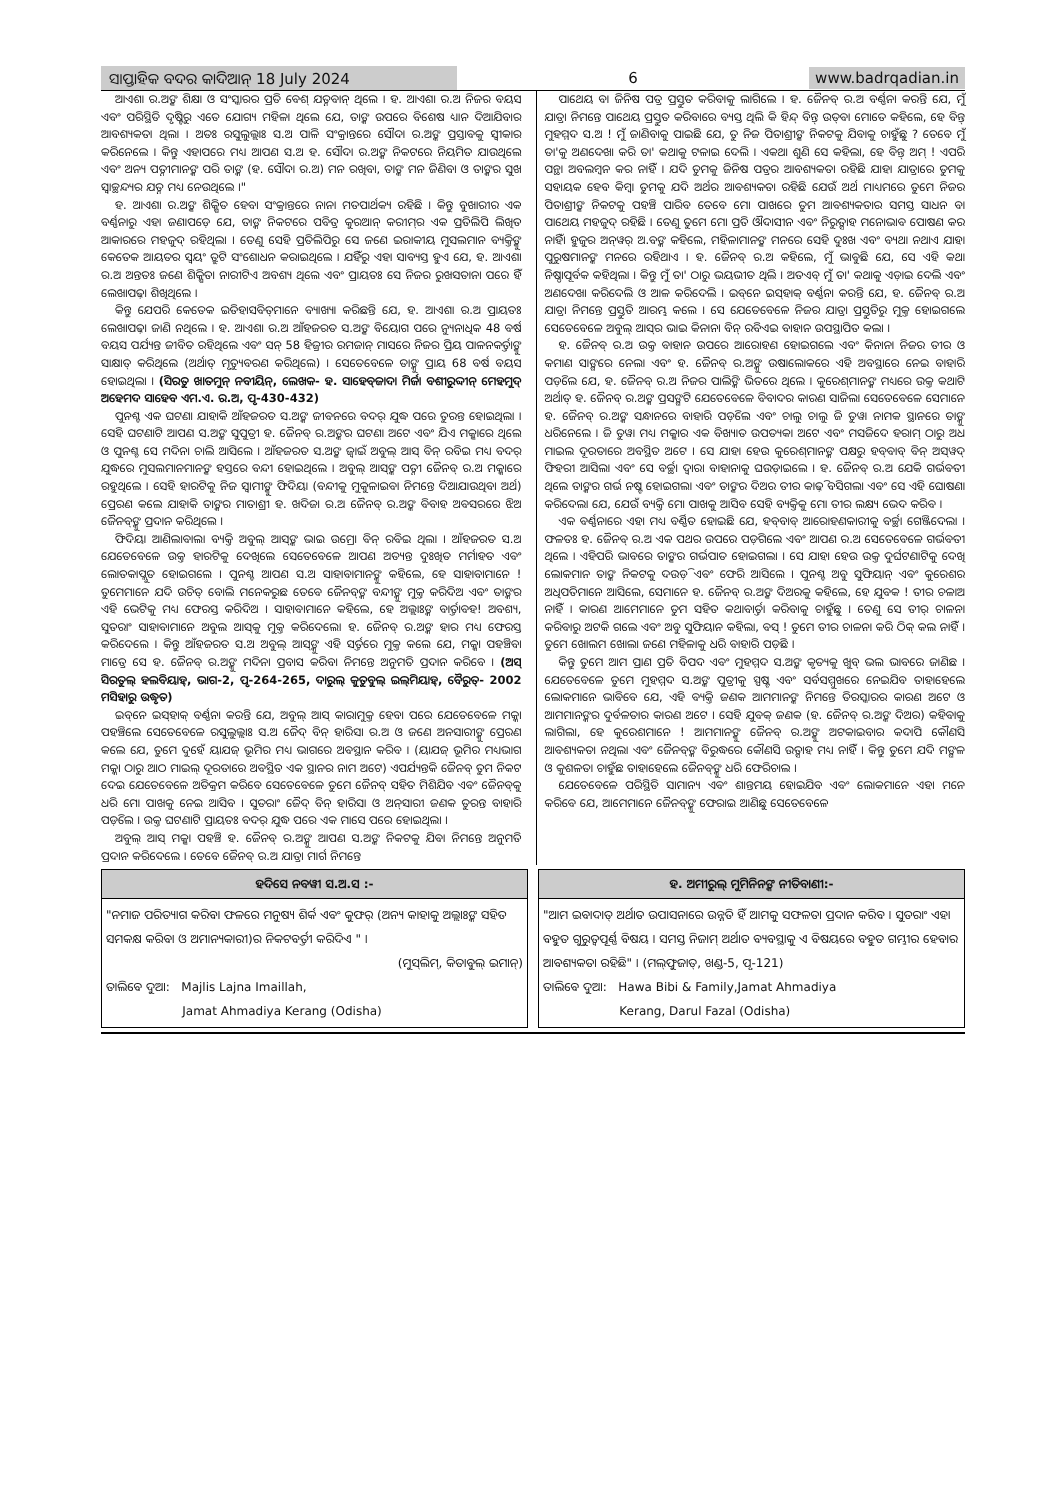ସାପ୍ତାହିକ ବଦର କାଦିଆନ୍ 18 July 2024 6 www.badrqadian.in
ଆଏଶା ର.ଅଙ୍କ ଶିକ୍ଷା ଓ ସଂସ୍କାରର ପ୍ରତି ବେଶ୍ ଯତ୍ନବାନ୍ ଥିଲେ । ହ. ଆଏଶା ର.ଅ ନିଜର ବୟସ ଏବଂ ପରିସ୍ଥିତି ଦୃଷ୍ଟିରୁ ଏତେ ଯୋଗ୍ୟ ମହିଳା ଥିଲେ ଯେ, ତାଙ୍କ ଉପରେ ବିଶେଷ ଧ୍ୟାନ ଦିଆଯିବାର ଆବଶ୍ୟକତା ଥିଲା । ଅତଃ ରସୁଲୁଲ୍ଲାଃ ସ.ଅ ପାଳି ସଂକ୍ରାନ୍ତରେ ସୌଦା ର.ଅଙ୍କ ପ୍ରସ୍ତାବକୁ ସ୍ୱୀକାର କରିନେଲେ । କିନ୍ତୁ ଏହାପରେ ମଧ୍ୟ ଆପଣ ସ.ଅ ହ. ସୌଦା ର.ଅଙ୍କ ନିକଟରେ ନିୟମିତ ଯାଉଥିଲେ ଏବଂ ଅନ୍ୟ ପତ୍ନୀମାନଙ୍କ ପରି ତାଙ୍କ (ହ. ସୌଦା ର.ଅ) ମନ ରଖିବା, ତାଙ୍କ ମନ ଜିଣିବା ଓ ତାଙ୍କର ସୁଖ ସ୍ୱାଚ୍ଛନ୍ଦ୍ୟର ଯତ୍ନ ମଧ୍ୟ ନେଉଥିଲେ ।"
ହ. ଆଏଶା ର.ଅଙ୍କ ଶିକ୍ଷିତ ହେବା ସଂକ୍ରାନ୍ତରେ ନାନା ମତପାର୍ଥକ୍ୟ ରହିଛି । କିନ୍ତୁ ବୁଖାରୀର ଏକ ବର୍ଣ୍ଣନାରୁ ଏହା ଜଣାପଡ଼େ ଯେ, ତାଙ୍କ ନିକଟରେ ପବିତ୍ର କୁରଆନ୍ କରୀମ୍‌ର ଏକ ପ୍ରତିଲିପି ଲିଖିତ ଆକାରରେ ମହଜୁଦ୍ ରହିଥିଲା । ତେଣୁ ସେହି ପ୍ରତିଲିପିରୁ ସେ ଜଣେ ଇରାକୀୟ ମୁସଲମାନ ବ୍ୟକ୍ତିଙ୍କୁ କେତେକ ଆୟତର ସ୍ୱୟଂ ତ୍ରୁଟି ସଂଶୋଧନ କରାଇଥିଲେ । ଯହିଁରୁ ଏହା ସାବ୍ୟସ୍ତ ହୁଏ ଯେ, ହ. ଆଏଶା ର.ଅ ଅନ୍ତତଃ ଜଣେ ଶିକ୍ଷିତା ନାରୀଟିଏ ଅବଶ୍ୟ ଥିଲେ ଏବଂ ପ୍ରାୟତଃ ସେ ନିଜର ରୁଖସତାନା ପରେ ହିଁ ଲେଖାପଢ଼ା ଶିଖିଥିଲେ ।
କିନ୍ତୁ ଯେପରି କେତେକ ଇତିହାସବିତ୍‌ମାନେ ବ୍ୟାଖ୍ୟା କରିଛନ୍ତି ଯେ, ହ. ଆଏଶା ର.ଅ ପ୍ରାୟତଃ ଲେଖାପଢ଼ା ଜାଣି ନଥିଲେ । ହ. ଆଏଶା ର.ଅ ଆଁହଜରତ ସ.ଅଙ୍କ ବିୟୋଗ ପରେ ନ୍ୟୁନାଧିକ 48 ବର୍ଷ ବୟସ ପର୍ଯ୍ୟନ୍ତ ଜୀବିତ ରହିଥିଲେ ଏବଂ ସନ୍ 58 ହିଜ୍ରୀର ରମଜାନ୍ ମାସରେ ନିଜର ପ୍ରିୟ ପାଳନକର୍ତ୍ତାଙ୍କୁ ସାକ୍ଷାତ୍ କରିଥିଲେ (ଅର୍ଥାତ୍ ମୃତ୍ୟୁବରଣ କରିଥିଲେ) । ସେତେବେଳେ ତାଙ୍କୁ ପ୍ରାୟ 68 ବର୍ଷ ବୟସ ହୋଇଥିଲା । (ସିରତୁ ଖାତମୁନ୍ ନବୀୟିନ୍, ଲେଖକ- ହ. ସାହେବ୍‌ଜାଦା ମିର୍ଜା ବଶୀରୁଦ୍ଦୀନ୍ ମେହମୁଦ୍ ଅହେମଦ ସାହେବ ଏମ.ଏ. ର.ଅ, ପୃ-430-432)
ପୁନଶ୍ଚ ଏକ ଘଟଣା ଯାହାକି ଆଁହଜରତ ସ.ଅଙ୍କ ଜୀବନରେ ବଦର୍ ଯୁଦ୍ଧ ପରେ ତୁରନ୍ତ ହୋଇଥିଲା । ସେହି ଘଟଣାଟି ଆପଣ ସ.ଅଙ୍କ ସୁପୁତ୍ରୀ ହ. ଜୈନବ୍ ର.ଅଙ୍କର ଘଟଣା ଅଟେ ଏବଂ ଯିଏ ମକ୍କାରେ ଥିଲେ ଓ ପୁନଶ୍ଚ ସେ ମଦିନା ଚାଲି ଆସିଲେ । ଆଁହଜରତ ସ.ଅଙ୍କ ଜ୍ୱାଇଁ ଅବୁଲ୍ ଆସ୍ ବିନ୍ ରବିଇ ମଧ୍ୟ ବଦର୍ ଯୁଦ୍ଧରେ ମୁସଲମାନମାନଙ୍କ ହସ୍ତରେ ବନ୍ଦୀ ହୋଇଥିଲେ । ଅବୁଲ୍ ଆସ୍‌ଙ୍କ ପତ୍ନୀ ଜୈନବ୍ ର.ଅ ମକ୍କାରେ ରହୁଥିଲେ । ସେହି ହାରଟିକୁ ନିଜ ସ୍ୱାମୀଙ୍କୁ ଫିଦିୟା (ବନ୍ଦୀକୁ ମୁକୁଳାଇବା ନିମନ୍ତେ ଦିଆଯାଉଥିବା ଅର୍ଥ) ପ୍ରେରଣ କଲେ ଯାହାକି ତାଙ୍କର ମାତାଶ୍ରୀ ହ. ଖଦିଜା ର.ଅ ଜୈନବ୍ ର.ଅଙ୍କ ବିବାହ ଅବସରରେ ଝିଅ ଜୈନବ୍‌ଙ୍କୁ ପ୍ରଦାନ କରିଥିଲେ ।
ଫିଦିୟା ଆଣିଲାବାଲା ବ୍ୟକ୍ତି ଅବୁଲ୍ ଆସ୍‌ଙ୍କ ଭାଇ ଉମ୍ରୋ ବିନ୍ ରବିଇ ଥିଲା । ଆଁହଜରତ ସ.ଅ ଯେତେବେଳେ ଉକ୍ତ ହାରଟିକୁ ଦେଖିଲେ ସେତେବେଳେ ଆପଣ ଅତ୍ୟନ୍ତ ଦୁଃଖିତ ମର୍ମାହତ ଏବଂ ଲୋତକାପ୍ଲୁତ ହୋଇଗଲେ । ପୁନଶ୍ଚ ଆପଣ ସ.ଅ ସାହାବାମାନଙ୍କୁ କହିଲେ, ହେ ସାହାବାମାନେ ! ତୁମେମାନେ ଯଦି ଉଚିତ୍ ବୋଲି ମନେକରୁଛ ତେବେ ଜୈନବ୍‌ଙ୍କ ବନ୍ଦୀଙ୍କୁ ମୁକ୍ତ କରିଦିଅ ଏବଂ ତାଙ୍କର ଏହି ଭେଟିକୁ ମଧ୍ୟ ଫେରସ୍ତ କରିଦିଅ । ସାହାବାମାନେ କହିଲେ, ହେ ଅଲ୍ଲାଃଙ୍କ ବାର୍ତ୍ତାବହ! ଅବଶ୍ୟ, ସୁତରାଂ ସାହାବାମାନେ ଅବୁଲ ଆସ୍‌କୁ ମୁକ୍ତ କରିଦେଲେ। ହ. ଜୈନବ୍ ର.ଅଙ୍କ ହାର ମଧ୍ୟ ଫେରସ୍ତ କରିଦେଲେ । କିନ୍ତୁ ଆଁହଜରତ ସ.ଅ ଅବୁଲ୍ ଆସ୍‌ଙ୍କୁ ଏହି ସର୍ତ୍ତରେ ମୁକ୍ତ କଲେ ଯେ, ମକ୍କା ପହଞ୍ଚିବା ମାତ୍ରେ ସେ ହ. ଜୈନବ୍ ର.ଅଙ୍କୁ ମଦିନା ପ୍ରବାସ କରିବା ନିମନ୍ତେ ଅନୁମତି ପ୍ରଦାନ କରିବେ । (ଅସ୍ ସିରତୁଲ୍ ହଲବିୟାହ୍, ଭାଗ-2, ପୃ-264-265, ଦାରୁଲ୍ କୁତୁବୁଲ୍ ଇଲ୍‌ମିୟାହ୍, ବୈରୁତ୍- 2002 ମସିହାରୁ ଉଦ୍ଧୃତ)
ଇବ୍‌ନେ ଇସ୍‌ହାକ୍ ବର୍ଣ୍ଣନା କରନ୍ତି ଯେ, ଅବୁଲ୍ ଆସ୍ କାରାମୁକ୍ତ ହେବା ପରେ ଯେତେବେଳେ ମକ୍କା ପହଞ୍ଚିଲେ ସେତେବେଳେ ରସୁଲୁଲ୍ଲାଃ ସ.ଅ ଜୈଦ୍ ବିନ୍ ହାରିସା ର.ଅ ଓ ଜଣେ ଅନସାରୀଙ୍କୁ ପ୍ରେରଣ କଲେ ଯେ, ତୁମେ ଦୁହେଁ ୟାଯଜ୍ ଭୂମିର ମଧ୍ୟ ଭାଗରେ ଅବସ୍ଥାନ କରିବ । (ୟାଯଜ୍ ଭୂମିର ମଧ୍ୟଭାଗ ମକ୍କା ଠାରୁ ଆଠ ମାଇଲ୍ ଦୂରତାରେ ଅବସ୍ଥିତ ଏକ ସ୍ଥାନର ନାମ ଅଟେ) ଏପର୍ଯ୍ୟନ୍ତକି ଜୈନବ୍ ତୁମ ନିକଟ ଦେଇ ଯେତେବେଳେ ଅତିକ୍ରମ କରିବେ ସେତେବେଳେ ତୁମେ ଜୈନବ୍ ସହିତ ମିଶିଯିବ ଏବଂ ଜୈନବ୍‌କୁ ଧରି ମୋ ପାଖକୁ ନେଇ ଆସିବ । ସୁତରାଂ ଜୈଦ୍ ବିନ୍ ହାରିସା ଓ ଅନ୍‌ସାରୀ ଜଣକ ତୁରନ୍ତ ବାହାରି ପଡ଼ିଲେ । ଉକ୍ତ ଘଟଣାଟି ପ୍ରାୟତଃ ବଦର୍ ଯୁଦ୍ଧ ପରେ ଏକ ମାସେ ପରେ ହୋଇଥିଲା ।
ଅବୁଲ୍ ଆସ୍ ମକ୍କା ପହଞ୍ଚି ହ. ଜୈନବ୍ ର.ଅଙ୍କୁ ଆପଣ ସ.ଅଙ୍କ ନିକଟକୁ ଯିବା ନିମନ୍ତେ ଅନୁମତି ପ୍ରଦାନ କରିଦେଲେ । ତେବେ ଜୈନବ୍ ର.ଅ ଯାତ୍ରା ମାର୍ଗ ନିମନ୍ତେ
ପାଥେୟ ବା ଜିନିଷ ପତ୍ର ପ୍ରସ୍ତୁତ କରିବାକୁ ଲାଗିଲେ । ହ. ଜୈନବ୍ ର.ଅ ବର୍ଣ୍ଣନା କରନ୍ତି ଯେ, ମୁଁ ଯାତ୍ରା ନିମନ୍ତେ ପାଥେୟ ପ୍ରସ୍ତୁତ କରିବାରେ ବ୍ୟସ୍ତ ଥିଲି କି ହିନ୍ଦ୍ ବିନ୍ତ୍ ଉତ୍‌ବା ମୋତେ କହିଲେ, ହେ ବିନ୍ତ୍ ମୁହମ୍ମଦ ସ.ଅ ! ମୁଁ ଜାଣିବାକୁ ପାଇଛି ଯେ, ତୁ ନିଜ ପିତାଶ୍ରୀଙ୍କ ନିକଟକୁ ଯିବାକୁ ଚାହୁଁଛୁ ? ତେବେ ମୁଁ ତା'କୁ ଅଣଦେଖା କରି ତା' କଥାକୁ ଟଳାଇ ଦେଲି । ଏକଥା ଶୁଣି ସେ କହିଲା, ହେ ବିନ୍ତ୍ ଅମ୍ ! ଏପରି ପନ୍ଥା ଅବଲମ୍ବନ କର ନାହିଁ । ଯଦି ତୁମକୁ ଜିନିଷ ପତ୍ରର ଆବଶ୍ୟକତା ରହିଛି ଯାହା ଯାତ୍ରାରେ ତୁମକୁ ସହାୟକ ହେବ କିମ୍ବା ତୁମକୁ ଯଦି ଅର୍ଥର ଆବଶ୍ୟକତା ରହିଛି ଯେଉଁ ଅର୍ଥ ମାଧ୍ୟମରେ ତୁମେ ନିଜର ପିତାଶ୍ରୀଙ୍କ ନିକଟକୁ ପହଞ୍ଚି ପାରିବ ତେବେ ମୋ ପାଖରେ ତୁମ ଆବଶ୍ୟକତାର ସମସ୍ତ ସାଧନ ବା ପାଥେୟ ମହଜୁଦ୍ ରହିଛି । ତେଣୁ ତୁମେ ମୋ ପ୍ରତି ଔଦାସୀନ ଏବଂ ନିରୁତ୍ସାହ ମନୋଭାବ ପୋଷଣ କର ନାହିଁ। ହୁଜୁର ଅନ୍‌ୱର୍ ଅ.ବଙ୍କ କହିଲେ, ମହିଳାମାନଙ୍କ ମନରେ ସେହି ଦୁଃଖ ଏବଂ ବ୍ୟଥା ନଥାଏ ଯାହା ପୁରୁଷମାନଙ୍କ ମନରେ ରହିଥାଏ । ହ. ଜୈନବ୍ ର.ଅ କହିଲେ, ମୁଁ ଭାବୁଛି ଯେ, ସେ ଏହି କଥା ନିଷ୍ଠାପୂର୍ବକ କହିଥିଲା । କିନ୍ତୁ ମୁଁ ତା' ଠାରୁ ଭୟଭୀତ ଥିଲି । ଅତଏବ୍ ମୁଁ ତା' କଥାକୁ ଏଡ଼ାଇ ଦେଲି ଏବଂ ଅଣଦେଖା କରିଦେଲି ଓ ଆଳ କରିଦେଲି । ଇବ୍‌ନେ ଇସ୍‌ହାକ୍ ବର୍ଣ୍ଣନା କରନ୍ତି ଯେ, ହ. ଜୈନବ୍ ର.ଅ ଯାତ୍ରା ନିମନ୍ତେ ପ୍ରସ୍ତୁତି ଆରମ୍ଭ କଲେ । ସେ ଯେତେବେଳେ ନିଜର ଯାତ୍ରା ପ୍ରସ୍ତୁତିରୁ ମୁକ୍ତ ହୋଇଗଲେ ସେତେବେଳେ ଅବୁଲ୍ ଆସ୍‌ର ଭାଇ କିନାନା ବିନ୍ ରବିଏଇ ବାହାନ ଉପସ୍ଥାପିତ କଲା ।
ହ. ଜୈନବ୍ ର.ଅ ଉକ୍ତ ବାହାନ ଉପରେ ଆରୋହଣ ହୋଇଗଲେ ଏବଂ କିନାନା ନିଜର ତୀର ଓ କମାଣ ସାଙ୍ଗରେ ନେଲା ଏବଂ ହ. ଜୈନବ୍ ର.ଅଙ୍କୁ ଉଷାଲୋକରେ ଏହି ଅବସ୍ଥାରେ ନେଇ ବାହାରି ପଡ଼ିଲେ ଯେ, ହ. ଜୈନବ୍ ର.ଅ ନିଜର ପାଲିଙ୍କି ଭିତରେ ଥିଲେ । କୁରେଶ୍‌ମାନଙ୍କ ମଧ୍ୟରେ ଉକ୍ତ କଥାଟି ଅର୍ଥାତ୍ ହ. ଜୈନବ୍ ର.ଅଙ୍କ ପ୍ରସଙ୍ଗଟି ଯେତେବେଳେ ବିବାଦର କାରଣ ସାଜିଲା ସେତେବେଳେ ସେମାନେ ହ. ଜୈନବ୍ ର.ଅଙ୍କ ସନ୍ଧାନରେ ବାହାରି ପଡ଼ିଲେ ଏବଂ ଚାଲୁ ଚାଲୁ ଜି ତୁୱା ନାମକ ସ୍ଥାନରେ ତାଙ୍କୁ ଧରିନେଲେ । ଜି ତୁୱା ମଧ୍ୟ ମକ୍କାର ଏକ ବିଖ୍ୟାତ ଉପତ୍ୟକା ଅଟେ ଏବଂ ମସଜିଦେ ହରାମ୍ ଠାରୁ ଅଧ ମାଇଲ ଦୂରତାରେ ଅବସ୍ଥିତ ଅଟେ । ସେ ଯାହା ହେଉ କୁରେଶ୍‌ମାନଙ୍କ ପକ୍ଷରୁ ହବ୍‌ବାବ୍ ବିନ୍ ଅସ୍‌ୱଦ୍ ଫିହରୀ ଆସିଲା ଏବଂ ସେ ବର୍ଚ୍ଛା ଦ୍ୱାରା ବାହାନାକୁ ଘଉଡ଼ାଇଲେ । ହ. ଜୈନବ୍ ର.ଅ ଯେକି ଗର୍ଭବତୀ ଥିଲେ ତାଙ୍କର ଗର୍ଭ ନଷ୍ଟ ହୋଇଗଲା ଏବଂ ତାଙ୍କର ଦିଅର ତୀର କାଢ଼ି ବସିଗଲା ଏବଂ ସେ ଏହି ଘୋଷଣା କରିଦେଲା ଯେ, ଯେଉଁ ବ୍ୟକ୍ତି ମୋ ପାଖକୁ ଆସିବ ସେହି ବ୍ୟକ୍ତିକୁ ମୋ ତୀର ଲକ୍ଷ୍ୟ ଭେଦ କରିବ ।
ଏକ ବର୍ଣ୍ଣନାରେ ଏହା ମଧ୍ୟ ବର୍ଣ୍ଣିତ ହୋଇଛି ଯେ, ହବ୍‌ବାବ୍ ଆରୋହଣକାରୀକୁ ବର୍ଚ୍ଛା ଗେଞ୍ଜିଦେଲା । ଫଳତଃ ହ. ଜୈନବ୍ ର.ଅ ଏକ ପଥର ଉପରେ ପଡ଼ିଗଲେ ଏବଂ ଆପଣ ର.ଅ ସେତେବେଳେ ଗର୍ଭବତୀ ଥିଲେ । ଏହିପରି ଭାବରେ ତାଙ୍କର ଗର୍ଭପାତ ହୋଇଗଲା । ସେ ଯାହା ହେଉ ଉକ୍ତ ଦୁର୍ଘଟଣାଟିକୁ ଦେଖି ଲୋକମାନ ତାଙ୍କ ନିକଟକୁ ଦଉଡ଼ି ଏବଂ ଫେରି ଆସିଲେ । ପୁନଶ୍ଚ ଅବୁ ସୁଫିୟାନ୍ ଏବଂ କୁରେଶର ଅଧିପତିମାନେ ଆସିଲେ, ସେମାନେ ହ. ଜୈନବ୍ ର.ଅଙ୍କ ଦିଅରକୁ କହିଲେ, ହେ ଯୁବକ ! ତୀର ଚଳାଅ ନାହିଁ । କାରଣ ଆମେମାନେ ତୁମ ସହିତ କଥାବାର୍ତ୍ତା କରିବାକୁ ଚାହୁଁଛୁ । ତେଣୁ ସେ ତୀର୍ ଚାଳନା କରିବାରୁ ଅଟକି ଗଲେ ଏବଂ ଅବୁ ସୁଫିୟାନ କହିଲା, ବସ୍ ! ତୁମେ ତୀର ଚାଳନା କରି ଠିକ୍ କଲ ନାହିଁ । ତୁମେ ଖୋଲମ ଖୋଲା ଜଣେ ମହିଳାକୁ ଧରି ବାହାରି ପଡ଼ିଛ ।
କିନ୍ତୁ ତୁମେ ଆମ ପ୍ରାଣ ପ୍ରତି ବିପଦ ଏବଂ ମୁହମ୍ମଦ ସ.ଅଙ୍କ କୃତ୍ୟକୁ ଖୁବ୍ ଭଲ ଭାବରେ ଜାଣିଛ । ଯେତେବେଳେ ତୁମେ ମୁହମ୍ମଦ ସ.ଅଙ୍କ ପୁତ୍ରୀକୁ ସ୍ପଷ୍ଟ ଏବଂ ସର୍ବସମ୍ମୁଖରେ ନେଇଯିବ ତାହାହେଲେ ଲୋକମାନେ ଭାବିବେ ଯେ, ଏହି ବ୍ୟକ୍ତି ଜଣକ ଆମମାନଙ୍କ ନିମନ୍ତେ ତିରସ୍କାରର କାରଣ ଅଟେ ଓ ଆମମାନଙ୍କର ଦୁର୍ବଳତାର କାରଣ ଅଟେ । ସେହି ଯୁବକ୍ ଜଣକ (ହ. ଜୈନବ୍ ର.ଅଙ୍କ ଦିଅର) କହିବାକୁ ଲାଗିଲା, ହେ କୁରେଶମାନେ ! ଆମମାନଙ୍କୁ ଜୈନବ୍ ର.ଅଙ୍କୁ ଅଟକାଇବାର କଦାପି କୌଣସି ଆବଶ୍ୟକତା ନଥିଲା ଏବଂ ଜୈନବ୍‌ଙ୍କ ବିରୁଦ୍ଧରେ କୌଣସି ଉତ୍ସାହ ମଧ୍ୟ ନାହିଁ । କିନ୍ତୁ ତୁମେ ଯଦି ମଙ୍ଗଳ ଓ କୁଶଳତା ଚାହୁଁଛ ତାହାହେଲେ ଜୈନବ୍‌ଙ୍କୁ ଧରି ଫେରିଚାଲ ।
ଯେତେବେଳେ ପରିସ୍ଥିତି ସାମାନ୍ୟ ଏବଂ ଶାନ୍ତମୟ ହୋଇଯିବ ଏବଂ ଲୋକମାନେ ଏହା ମନେ କରିବେ ଯେ, ଆମେମାନେ ଜୈନବ୍‌ଙ୍କୁ ଫେରାଇ ଆଣିଛୁ ସେତେବେଳେ
ହଦିସେ ନବୱୀ ସ.ଅ.ସ :-
"ନମାଜ ପରିତ୍ୟାଗ କରିବା ଫଳରେ ମନୁଷ୍ୟ ଶିର୍କ ଏବଂ କୁଫର୍ (ଅନ୍ୟ କାହାକୁ ଅଲ୍ଲାଃଙ୍କ ସହିତ ସମକକ୍ଷ କରିବା ଓ ଅମାନ୍ୟକାରୀ)ର ନିକଟବର୍ତ୍ତୀ କରିଦିଏ " ।
(ମୁସ୍‌ଲିମ୍, କିତାବୁଲ୍ ଇମାନ୍)
ତାଲିବେ ଦୁଆ: Majlis Lajna Imaillah,
Jamat Ahmadiya Kerang (Odisha)
ହ. ଅମୀରୁଲ୍ ମୁମିନିନଙ୍କ ନୀତିବାଣୀ:-
"ଆମ ଇବାଦାତ୍ ଅର୍ଥାତ ଉପାସନାରେ ଉନ୍ନତି ହିଁ ଆମକୁ ସଫଳତା ପ୍ରଦାନ କରିବ । ସୁତରାଂ ଏହା ବହୁତ ଗୁରୁତ୍ୱପୂର୍ଣ୍ଣ ବିଷୟ । ସମସ୍ତ ନିଜାମ୍ ଅର୍ଥାତ ବ୍ୟବସ୍ଥାକୁ ଏ ବିଷୟରେ ବହୁତ ଗମ୍ଭୀର ହେବାର ଆବଶ୍ୟକତା ରହିଛି" । (ମଲ୍‌ଫୁଜାତ୍, ଖଣ୍ଡ-5, ପୃ-121)
ତାଲିବେ ଦୁଆ: Hawa Bibi & Family,Jamat Ahmadiya
Kerang, Darul Fazal (Odisha)